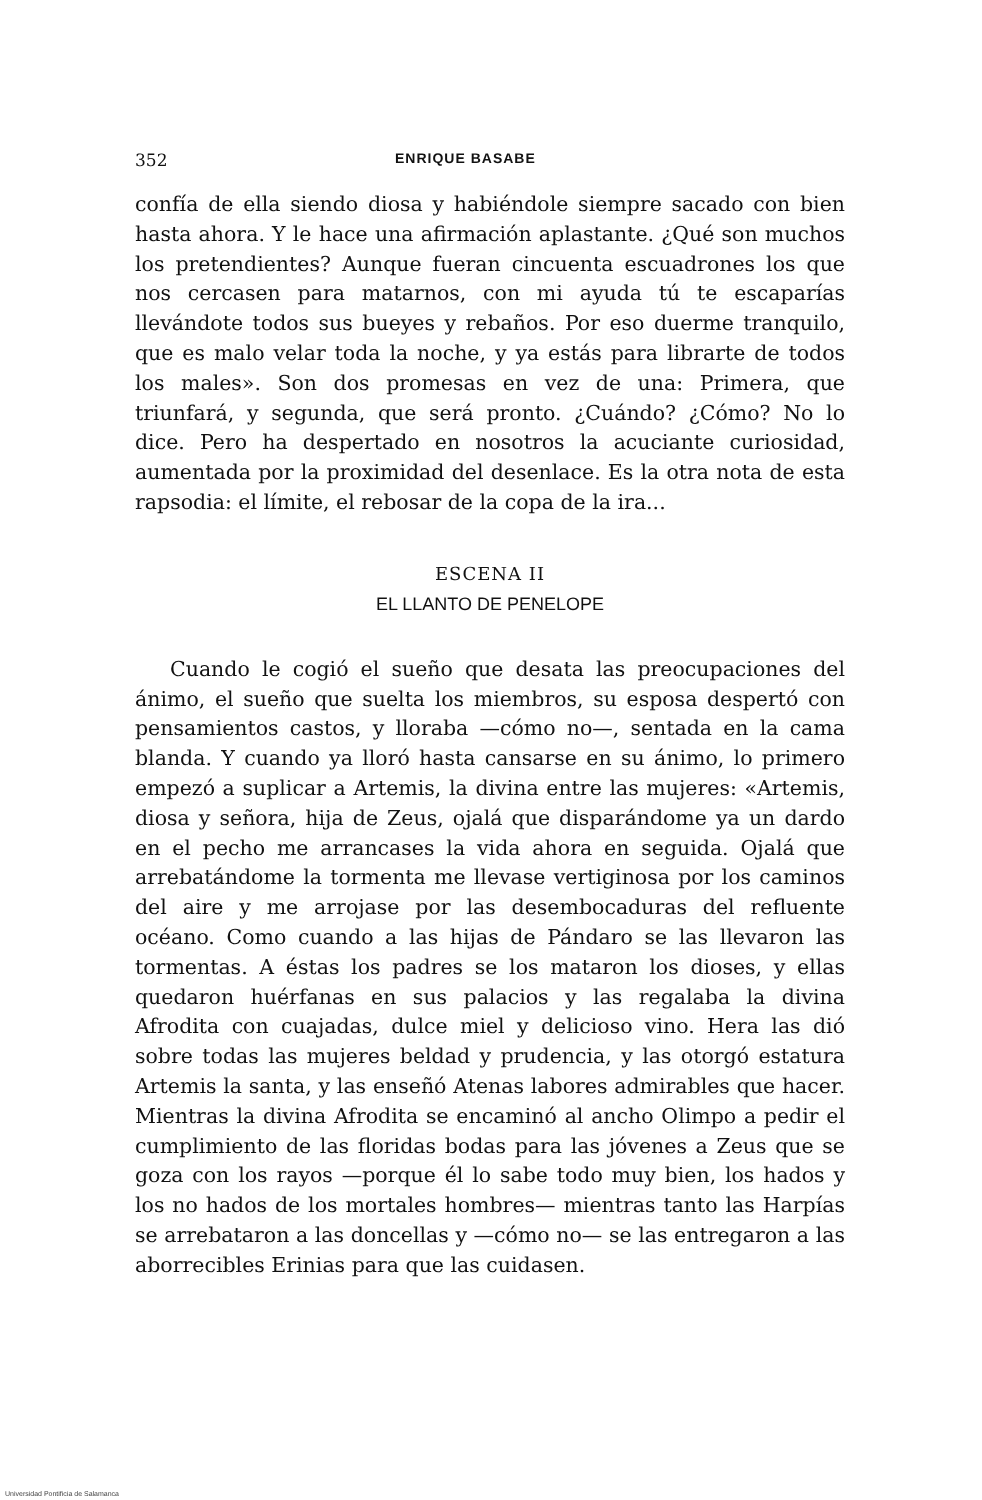352 ENRIQUE BASABE
confía de ella siendo diosa y habiéndole siempre sacado con bien hasta ahora. Y le hace una afirmación aplastante. ¿Qué son muchos los pretendientes? Aunque fueran cincuenta escuadrones los que nos cercasen para matarnos, con mi ayuda tú te escaparías llevándote todos sus bueyes y rebaños. Por eso duerme tranquilo, que es malo velar toda la noche, y ya estás para librarte de todos los males». Son dos promesas en vez de una: Primera, que triunfará, y segunda, que será pronto. ¿Cuándo? ¿Cómo? No lo dice. Pero ha despertado en nosotros la acuciante curiosidad, aumentada por la proximidad del desenlace. Es la otra nota de esta rapsodia: el límite, el rebosar de la copa de la ira...
ESCENA II
EL LLANTO DE PENELOPE
Cuando le cogió el sueño que desata las preocupaciones del ánimo, el sueño que suelta los miembros, su esposa despertó con pensamientos castos, y lloraba —cómo no—, sentada en la cama blanda. Y cuando ya lloró hasta cansarse en su ánimo, lo primero empezó a suplicar a Artemis, la divina entre las mujeres: «Artemis, diosa y señora, hija de Zeus, ojalá que disparándome ya un dardo en el pecho me arrancases la vida ahora en seguida. Ojalá que arrebatándome la tormenta me llevase vertiginosa por los caminos del aire y me arrojase por las desembocaduras del refluente océano. Como cuando a las hijas de Pándaro se las llevaron las tormentas. A éstas los padres se los mataron los dioses, y ellas quedaron huérfanas en sus palacios y las regalaba la divina Afrodita con cuajadas, dulce miel y delicioso vino. Hera las dió sobre todas las mujeres beldad y prudencia, y las otorgó estatura Artemis la santa, y las enseñó Atenas labores admirables que hacer. Mientras la divina Afrodita se encaminó al ancho Olimpo a pedir el cumplimiento de las floridas bodas para las jóvenes a Zeus que se goza con los rayos —porque él lo sabe todo muy bien, los hados y los no hados de los mortales hombres— mientras tanto las Harpías se arrebataron a las doncellas y —cómo no— se las entregaron a las aborrecibles Erinias para que las cuidasen.
Universidad Pontificia de Salamanca